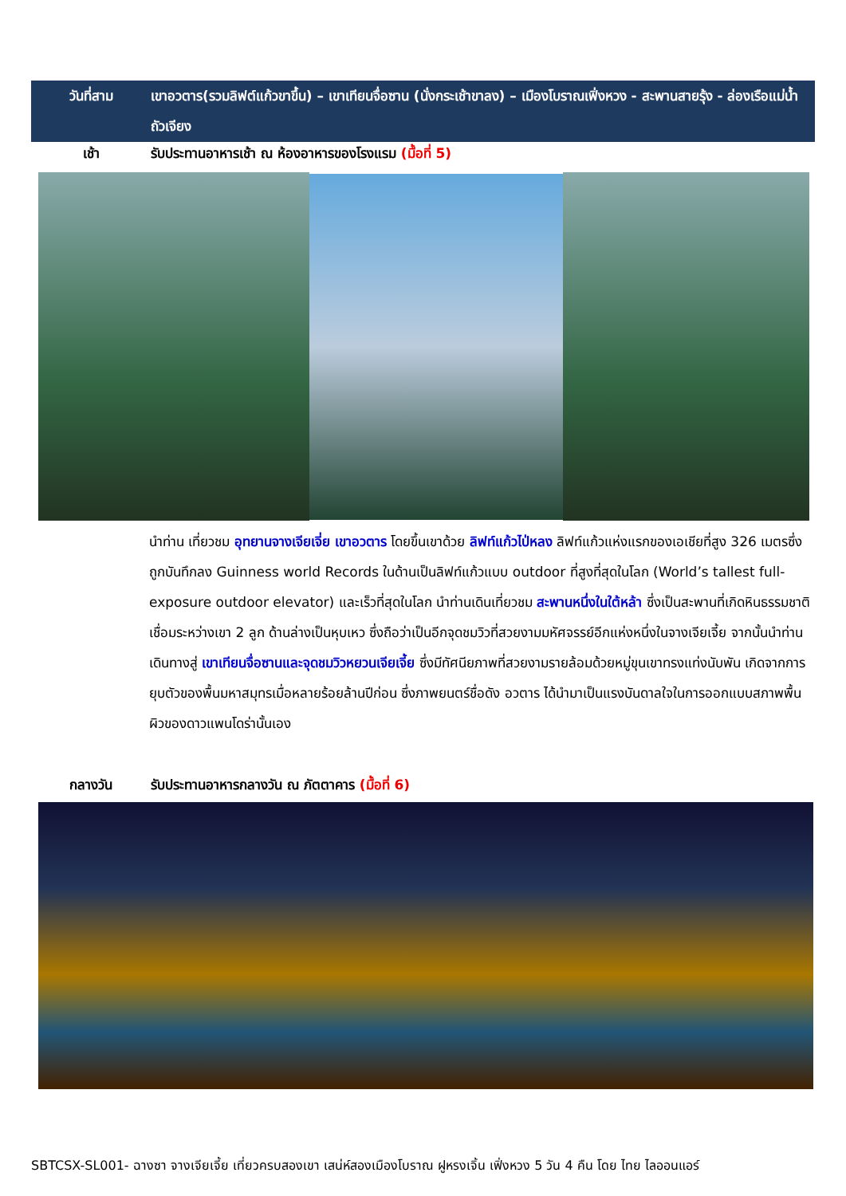วันที่สาม เขาอวตาร(รวมลิฟต์แก้วขาขึ้น) – เขาเทียนจื่อซาน (นั่งกระเช้าขาลง) – เมืองโบราณเฟิ่งหวง - สะพานสายรุ้ง - ล่องเรือแม่น้ำถัวเจียง
เช้า รับประทานอาหารเช้า ณ ห้องอาหารของโรงแรม (มื้อที่ 5)
นำท่าน เที่ยวชม อุทยานจางเจียเจี่ย เขาอวตาร โดยขึ้นเขาด้วย ลิฟท์แก้วไป่หลง ลิฟท์แก้วแห่งแรกของเอเชียที่สูง 326 เมตรซึ่งถูกบันทึกลง Guinness world Records ในด้านเป็นลิฟท์แก้วแบบ outdoor ที่สูงที่สุดในโลก (World’s tallest full-exposure outdoor elevator) และเร็วที่สุดในโลก นำท่านเดินเที่ยวชม สะพานหนึ่งในใต้หล้า ซึ่งเป็นสะพานที่เกิดหินธรรมชาติเชื่อมระหว่างเขา 2 ลูก ด้านล่างเป็นหุบเหว ซึ่งถือว่าเป็นอีกจุดชมวิวที่สวยงามมหัศจรรย์อีกแห่งหนึ่งในจางเจียเจี้ย จากนั้นนำท่านเดินทางสู่ เขาเทียนจื่อซานและจุดชมวิวหยวนเจียเจี้ย ซึ่งมีทัศนียภาพที่สวยงามรายล้อมด้วยหมู่ขุนเขาทรงแท่งนับพัน เกิดจากการยุบตัวของพื้นมหาสมุทรเมื่อหลายร้อยล้านปีก่อน ซึ่งภาพยนตร์ชื่อดัง อวตาร ได้นำมาเป็นแรงบันดาลใจในการออกแบบสภาพพื้นผิวของดาวแพนโดร่านั้นเอง
กลางวัน รับประทานอาหารกลางวัน ณ ภัตตาคาร (มื้อที่ 6)
SBTCSX-SL001- ฉางซา จางเจียเจี้ย เที่ยวครบสองเขา เสน่ห์สองเมืองโบราณ ฝูหรงเจิ้น เฟิ่งหวง 5 วัน 4 คืน โดย ไทย ไลออนแอร์